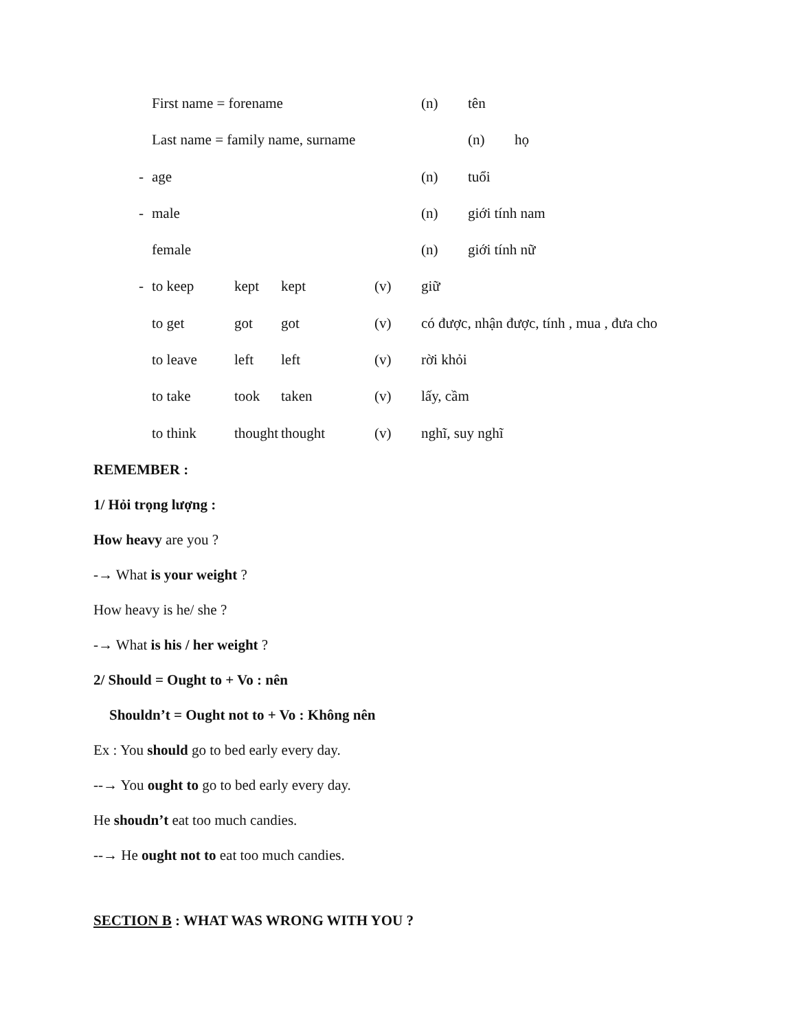First name = forename (n) tên
Last name = family name, surname (n) họ
- age (n) tuổi
- male (n) giới tính nam
female (n) giới tính nữ
- to keep kept kept (v) giữ
to get got got (v) có được, nhận được, tính , mua , đưa cho
to leave left left (v) rời khỏi
to take took taken (v) lấy, cầm
to think thought thought (v) nghĩ, suy nghĩ
REMEMBER :
1/ Hỏi trọng lượng :
How heavy are you ?
-→ What is your weight ?
How heavy is he/ she ?
-→ What is his / her weight ?
2/ Should = Ought to + Vo : nên
Shouldn’t = Ought not to + Vo : Không nên
Ex : You should go to bed early every day.
--→ You ought to go to bed early every day.
He shoudn’t eat too much candies.
--→ He ought not to eat too much candies.
SECTION B : WHAT WAS WRONG WITH YOU ?